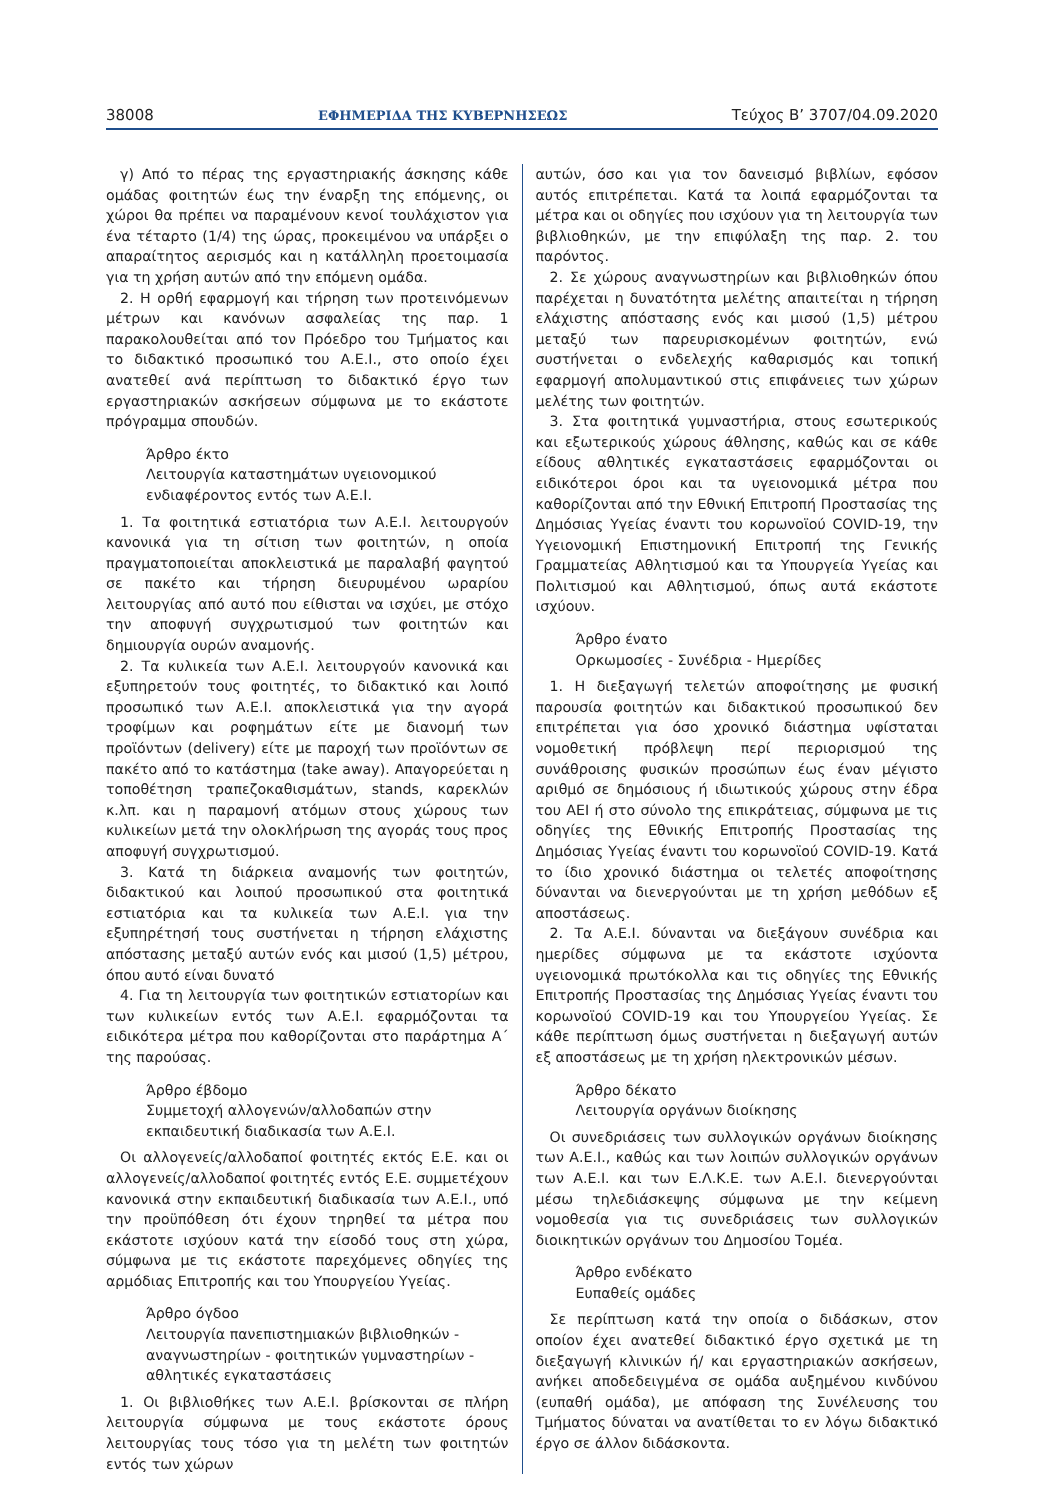38008 ΕΦΗΜΕΡΙΔΑ ΤΗΣ ΚΥΒΕΡΝΗΣΕΩΣ Τεύχος B’ 3707/04.09.2020
γ) Από το πέρας της εργαστηριακής άσκησης κάθε ομάδας φοιτητών έως την έναρξη της επόμενης, οι χώροι θα πρέπει να παραμένουν κενοί τουλάχιστον για ένα τέταρτο (1/4) της ώρας, προκειμένου να υπάρξει ο απαραίτητος αερισμός και η κατάλληλη προετοιμασία για τη χρήση αυτών από την επόμενη ομάδα.
2. Η ορθή εφαρμογή και τήρηση των προτεινόμενων μέτρων και κανόνων ασφαλείας της παρ. 1 παρακολουθείται από τον Πρόεδρο του Τμήματος και το διδακτικό προσωπικό του Α.Ε.Ι., στο οποίο έχει ανατεθεί ανά περίπτωση το διδακτικό έργο των εργαστηριακών ασκήσεων σύμφωνα με το εκάστοτε πρόγραμμα σπουδών.
Άρθρο έκτο
Λειτουργία καταστημάτων υγειονομικού ενδιαφέροντος εντός των Α.Ε.Ι.
1. Τα φοιτητικά εστιατόρια των Α.Ε.Ι. λειτουργούν κανονικά για τη σίτιση των φοιτητών, η οποία πραγματοποιείται αποκλειστικά με παραλαβή φαγητού σε πακέτο και τήρηση διευρυμένου ωραρίου λειτουργίας από αυτό που είθισται να ισχύει, με στόχο την αποφυγή συγχρωτισμού των φοιτητών και δημιουργία ουρών αναμονής.
2. Τα κυλικεία των Α.Ε.Ι. λειτουργούν κανονικά και εξυπηρετούν τους φοιτητές, το διδακτικό και λοιπό προσωπικό των Α.Ε.Ι. αποκλειστικά για την αγορά τροφίμων και ροφημάτων είτε με διανομή των προϊόντων (delivery) είτε με παροχή των προϊόντων σε πακέτο από το κατάστημα (take away). Απαγορεύεται η τοποθέτηση τραπεζοκαθισμάτων, stands, καρεκλών κ.λπ. και η παραμονή ατόμων στους χώρους των κυλικείων μετά την ολοκλήρωση της αγοράς τους προς αποφυγή συγχρωτισμού.
3. Κατά τη διάρκεια αναμονής των φοιτητών, διδακτικού και λοιπού προσωπικού στα φοιτητικά εστιατόρια και τα κυλικεία των Α.Ε.Ι. για την εξυπηρέτησή τους συστήνεται η τήρηση ελάχιστης απόστασης μεταξύ αυτών ενός και μισού (1,5) μέτρου, όπου αυτό είναι δυνατό
4. Για τη λειτουργία των φοιτητικών εστιατορίων και των κυλικείων εντός των Α.Ε.Ι. εφαρμόζονται τα ειδικότερα μέτρα που καθορίζονται στο παράρτημα Α΄ της παρούσας.
Άρθρο έβδομο
Συμμετοχή αλλογενών/αλλοδαπών στην εκπαιδευτική διαδικασία των Α.Ε.Ι.
Οι αλλογενείς/αλλοδαποί φοιτητές εκτός Ε.Ε. και οι αλλογενείς/αλλοδαποί φοιτητές εντός Ε.Ε. συμμετέχουν κανονικά στην εκπαιδευτική διαδικασία των Α.Ε.Ι., υπό την προϋπόθεση ότι έχουν τηρηθεί τα μέτρα που εκάστοτε ισχύουν κατά την είσοδό τους στη χώρα, σύμφωνα με τις εκάστοτε παρεχόμενες οδηγίες της αρμόδιας Επιτροπής και του Υπουργείου Υγείας.
Άρθρο όγδοο
Λειτουργία πανεπιστημιακών βιβλιοθηκών - αναγνωστηρίων - φοιτητικών γυμναστηρίων - αθλητικές εγκαταστάσεις
1. Οι βιβλιοθήκες των Α.Ε.Ι. βρίσκονται σε πλήρη λειτουργία σύμφωνα με τους εκάστοτε όρους λειτουργίας τους τόσο για τη μελέτη των φοιτητών εντός των χώρων
αυτών, όσο και για τον δανεισμό βιβλίων, εφόσον αυτός επιτρέπεται. Κατά τα λοιπά εφαρμόζονται τα μέτρα και οι οδηγίες που ισχύουν για τη λειτουργία των βιβλιοθηκών, με την επιφύλαξη της παρ. 2. του παρόντος.
2. Σε χώρους αναγνωστηρίων και βιβλιοθηκών όπου παρέχεται η δυνατότητα μελέτης απαιτείται η τήρηση ελάχιστης απόστασης ενός και μισού (1,5) μέτρου μεταξύ των παρευρισκομένων φοιτητών, ενώ συστήνεται ο ενδελεχής καθαρισμός και τοπική εφαρμογή απολυμαντικού στις επιφάνειες των χώρων μελέτης των φοιτητών.
3. Στα φοιτητικά γυμναστήρια, στους εσωτερικούς και εξωτερικούς χώρους άθλησης, καθώς και σε κάθε είδους αθλητικές εγκαταστάσεις εφαρμόζονται οι ειδικότεροι όροι και τα υγειονομικά μέτρα που καθορίζονται από την Εθνική Επιτροπή Προστασίας της Δημόσιας Υγείας έναντι του κορωνοϊού COVID-19, την Υγειονομική Επιστημονική Επιτροπή της Γενικής Γραμματείας Αθλητισμού και τα Υπουργεία Υγείας και Πολιτισμού και Αθλητισμού, όπως αυτά εκάστοτε ισχύουν.
Άρθρο ένατο
Ορκωμοσίες - Συνέδρια - Ημερίδες
1. Η διεξαγωγή τελετών αποφοίτησης με φυσική παρουσία φοιτητών και διδακτικού προσωπικού δεν επιτρέπεται για όσο χρονικό διάστημα υφίσταται νομοθετική πρόβλεψη περί περιορισμού της συνάθροισης φυσικών προσώπων έως έναν μέγιστο αριθμό σε δημόσιους ή ιδιωτικούς χώρους στην έδρα του ΑΕΙ ή στο σύνολο της επικράτειας, σύμφωνα με τις οδηγίες της Εθνικής Επιτροπής Προστασίας της Δημόσιας Υγείας έναντι του κορωνοϊού COVID-19. Κατά το ίδιο χρονικό διάστημα οι τελετές αποφοίτησης δύνανται να διενεργούνται με τη χρήση μεθόδων εξ αποστάσεως.
2. Τα Α.Ε.Ι. δύνανται να διεξάγουν συνέδρια και ημερίδες σύμφωνα με τα εκάστοτε ισχύοντα υγειονομικά πρωτόκολλα και τις οδηγίες της Εθνικής Επιτροπής Προστασίας της Δημόσιας Υγείας έναντι του κορωνοϊού COVID-19 και του Υπουργείου Υγείας. Σε κάθε περίπτωση όμως συστήνεται η διεξαγωγή αυτών εξ αποστάσεως με τη χρήση ηλεκτρονικών μέσων.
Άρθρο δέκατο
Λειτουργία οργάνων διοίκησης
Οι συνεδριάσεις των συλλογικών οργάνων διοίκησης των Α.Ε.Ι., καθώς και των λοιπών συλλογικών οργάνων των Α.Ε.Ι. και των Ε.Λ.Κ.Ε. των Α.Ε.Ι. διενεργούνται μέσω τηλεδιάσκεψης σύμφωνα με την κείμενη νομοθεσία για τις συνεδριάσεις των συλλογικών διοικητικών οργάνων του Δημοσίου Τομέα.
Άρθρο ενδέκατο
Ευπαθείς ομάδες
Σε περίπτωση κατά την οποία ο διδάσκων, στον οποίον έχει ανατεθεί διδακτικό έργο σχετικά με τη διεξαγωγή κλινικών ή/ και εργαστηριακών ασκήσεων, ανήκει αποδεδειγμένα σε ομάδα αυξημένου κινδύνου (ευπαθή ομάδα), με απόφαση της Συνέλευσης του Τμήματος δύναται να ανατίθεται το εν λόγω διδακτικό έργο σε άλλον διδάσκοντα.